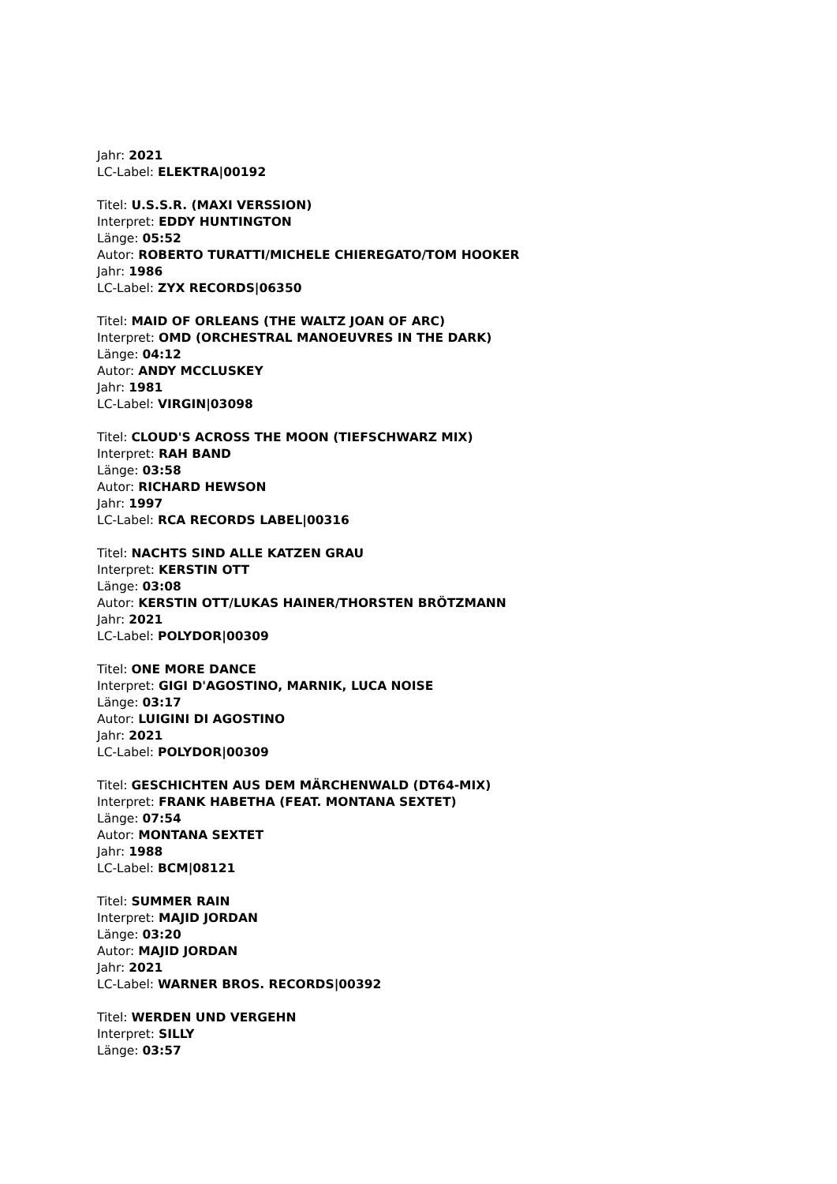Jahr: 2021
LC-Label: ELEKTRA|00192
Titel: U.S.S.R. (MAXI VERSSION)
Interpret: EDDY HUNTINGTON
Länge: 05:52
Autor: ROBERTO TURATTI/MICHELE CHIEREGATO/TOM HOOKER
Jahr: 1986
LC-Label: ZYX RECORDS|06350
Titel: MAID OF ORLEANS (THE WALTZ JOAN OF ARC)
Interpret: OMD (ORCHESTRAL MANOEUVRES IN THE DARK)
Länge: 04:12
Autor: ANDY MCCLUSKEY
Jahr: 1981
LC-Label: VIRGIN|03098
Titel: CLOUD'S ACROSS THE MOON (TIEFSCHWARZ MIX)
Interpret: RAH BAND
Länge: 03:58
Autor: RICHARD HEWSON
Jahr: 1997
LC-Label: RCA RECORDS LABEL|00316
Titel: NACHTS SIND ALLE KATZEN GRAU
Interpret: KERSTIN OTT
Länge: 03:08
Autor: KERSTIN OTT/LUKAS HAINER/THORSTEN BRÖTZMANN
Jahr: 2021
LC-Label: POLYDOR|00309
Titel: ONE MORE DANCE
Interpret: GIGI D'AGOSTINO, MARNIK, LUCA NOISE
Länge: 03:17
Autor: LUIGINI DI AGOSTINO
Jahr: 2021
LC-Label: POLYDOR|00309
Titel: GESCHICHTEN AUS DEM MÄRCHENWALD (DT64-MIX)
Interpret: FRANK HABETHA (FEAT. MONTANA SEXTET)
Länge: 07:54
Autor: MONTANA SEXTET
Jahr: 1988
LC-Label: BCM|08121
Titel: SUMMER RAIN
Interpret: MAJID JORDAN
Länge: 03:20
Autor: MAJID JORDAN
Jahr: 2021
LC-Label: WARNER BROS. RECORDS|00392
Titel: WERDEN UND VERGEHN
Interpret: SILLY
Länge: 03:57